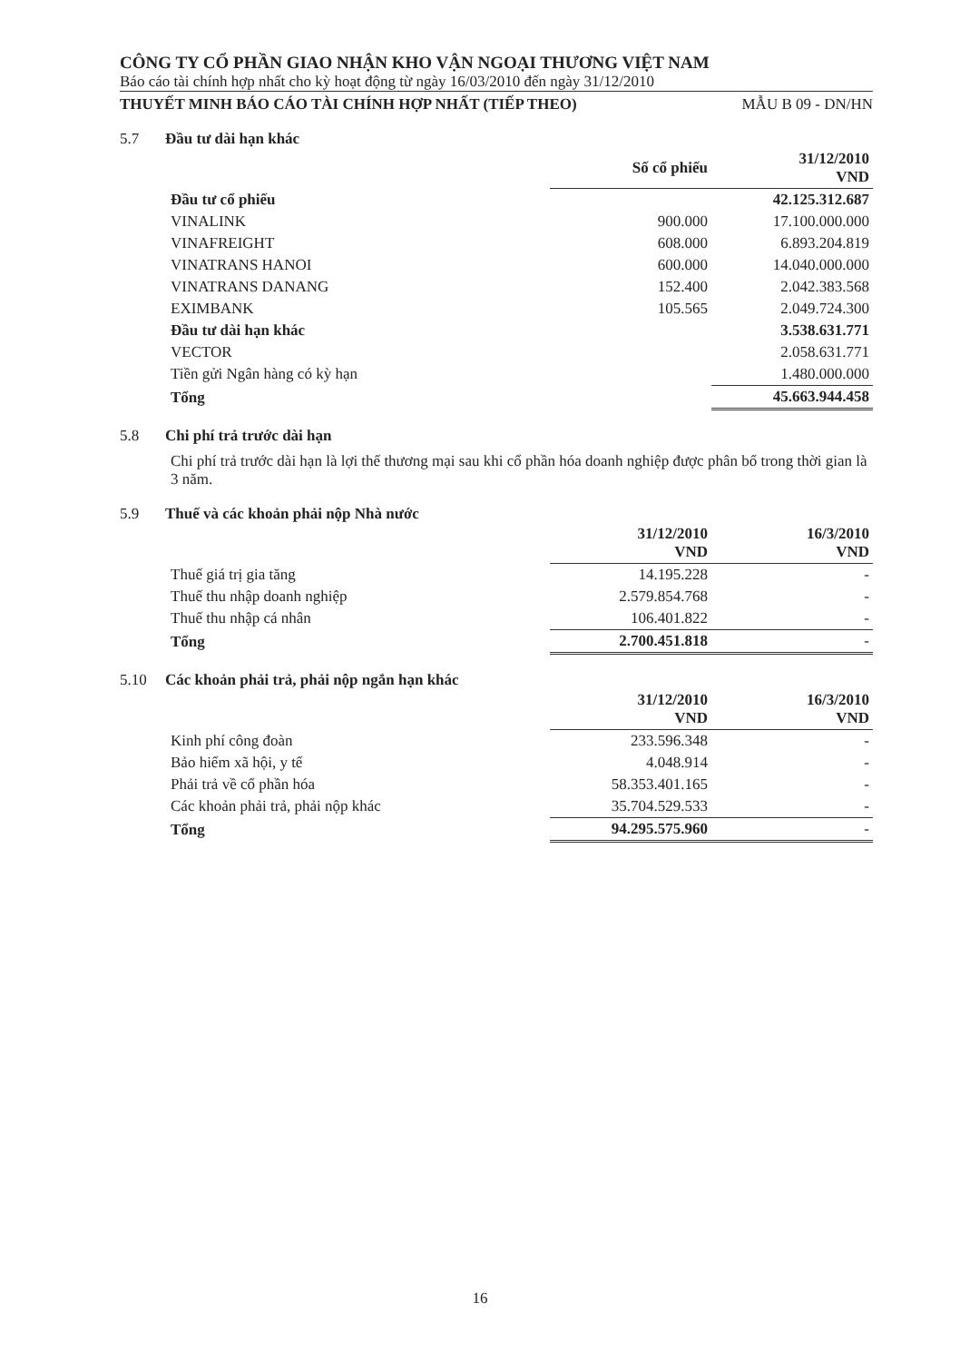CÔNG TY CỔ PHẦN GIAO NHẬN KHO VẬN NGOẠI THƯƠNG VIỆT NAM
Báo cáo tài chính hợp nhất cho kỳ hoạt động từ ngày 16/03/2010 đến ngày 31/12/2010
THUYẾT MINH BÁO CÁO TÀI CHÍNH HỢP NHẤT (TIẾP THEO) MẪU B 09 - DN/HN
5.7 Đầu tư dài hạn khác
| | Số cổ phiếu | 31/12/2010 VND |
| --- | --- | --- |
| Đầu tư cổ phiếu | | 42.125.312.687 |
| VINALINK | 900.000 | 17.100.000.000 |
| VINAFREIGHT | 608.000 | 6.893.204.819 |
| VINATRANS HANOI | 600.000 | 14.040.000.000 |
| VINATRANS DANANG | 152.400 | 2.042.383.568 |
| EXIMBANK | 105.565 | 2.049.724.300 |
| Đầu tư dài hạn khác | | 3.538.631.771 |
| VECTOR | | 2.058.631.771 |
| Tiền gửi Ngân hàng có kỳ hạn | | 1.480.000.000 |
| Tổng | | 45.663.944.458 |
5.8 Chi phí trả trước dài hạn
Chi phí trả trước dài hạn là lợi thế thương mại sau khi cổ phần hóa doanh nghiệp được phân bổ trong thời gian là 3 năm.
5.9 Thuế và các khoản phải nộp Nhà nước
| | 31/12/2010 VND | 16/3/2010 VND |
| --- | --- | --- |
| Thuế giá trị gia tăng | 14.195.228 | - |
| Thuế thu nhập doanh nghiệp | 2.579.854.768 | - |
| Thuế thu nhập cá nhân | 106.401.822 | - |
| Tổng | 2.700.451.818 | - |
5.10 Các khoản phải trả, phải nộp ngắn hạn khác
| | 31/12/2010 VND | 16/3/2010 VND |
| --- | --- | --- |
| Kinh phí công đoàn | 233.596.348 | - |
| Bảo hiểm xã hội, y tế | 4.048.914 | - |
| Phải trả về cổ phần hóa | 58.353.401.165 | - |
| Các khoản phải trả, phải nộp khác | 35.704.529.533 | - |
| Tổng | 94.295.575.960 | - |
16